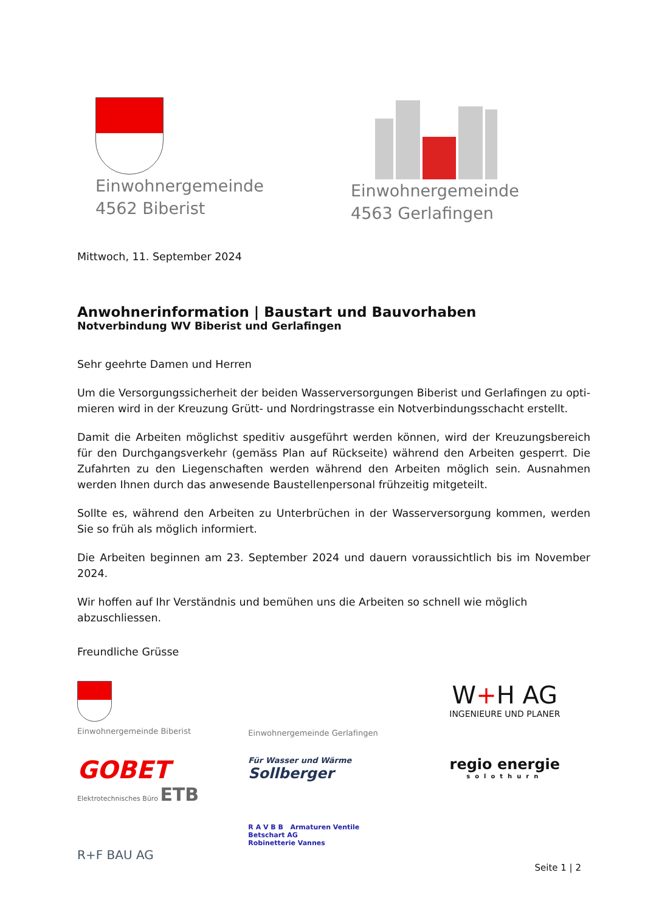Einwohnergemeinde
4562 Biberist
Einwohnergemeinde
4563 Gerlafingen
Mittwoch, 11. September 2024
Anwohnerinformation | Baustart und Bauvorhaben
Notverbindung WV Biberist und Gerlafingen
Sehr geehrte Damen und Herren
Um die Versorgungssicherheit der beiden Wasserversorgungen Biberist und Gerlafingen zu opti-mieren wird in der Kreuzung Grütt- und Nordringstrasse ein Notverbindungsschacht erstellt.
Damit die Arbeiten möglichst speditiv ausgeführt werden können, wird der Kreuzungsbereich für den Durchgangsverkehr (gemäss Plan auf Rückseite) während den Arbeiten gesperrt. Die Zufahrten zu den Liegenschaften werden während den Arbeiten möglich sein. Ausnahmen werden Ihnen durch das anwesende Baustellenpersonal frühzeitig mitgeteilt.
Sollte es, während den Arbeiten zu Unterbrüchen in der Wasserversorgung kommen, werden Sie so früh als möglich informiert.
Die Arbeiten beginnen am 23. September 2024 und dauern voraussichtlich bis im November 2024.
Wir hoffen auf Ihr Verständnis und bemühen uns die Arbeiten so schnell wie möglich abzuschliessen.
Freundliche Grüsse
Einwohnergemeinde Biberist
Einwohnergemeinde Gerlafingen
W+H AG
INGENIEURE UND PLANER
GOBET
Elektrotechnisches Büro ETB
Für Wasser und Wärme
Sollberger
regio energie
solothurn
R+F BAU AG
R A V B B Armaturen Ventile
Betschart AG
Robinetterie Vannes
Seite 1 | 2